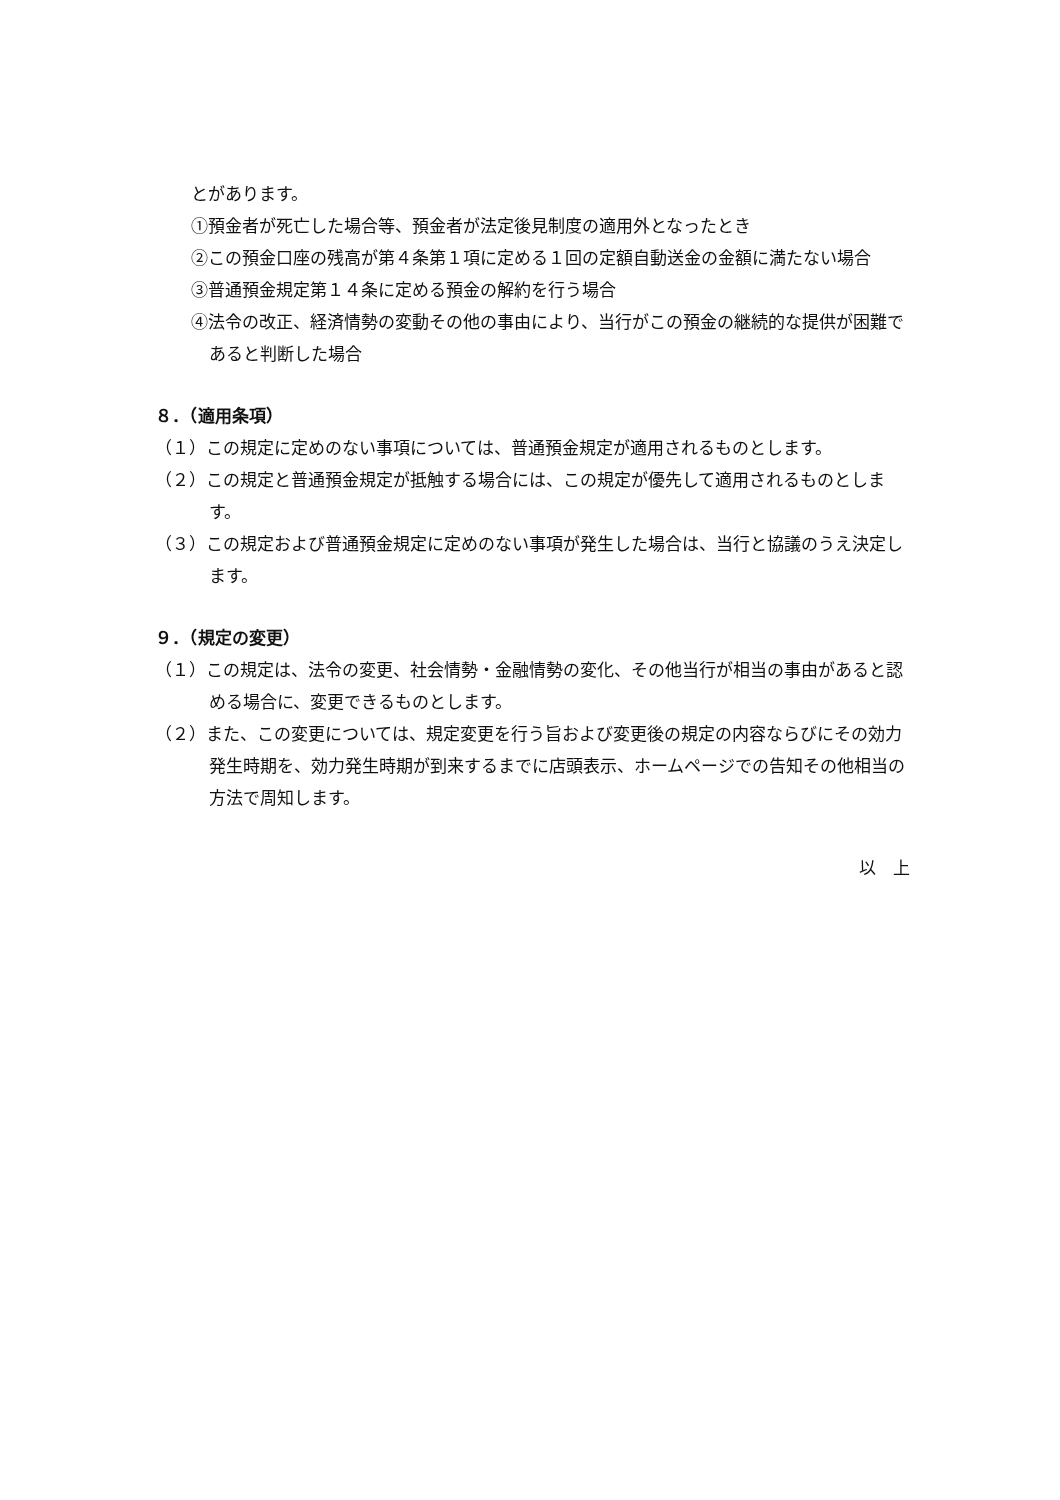とがあります。
①預金者が死亡した場合等、預金者が法定後見制度の適用外となったとき
②この預金口座の残高が第４条第１項に定める１回の定額自動送金の金額に満たない場合
③普通預金規定第１４条に定める預金の解約を行う場合
④法令の改正、経済情勢の変動その他の事由により、当行がこの預金の継続的な提供が困難であると判断した場合
８．（適用条項）
（１）この規定に定めのない事項については、普通預金規定が適用されるものとします。
（２）この規定と普通預金規定が抵触する場合には、この規定が優先して適用されるものとします。
（３）この規定および普通預金規定に定めのない事項が発生した場合は、当行と協議のうえ決定します。
９．（規定の変更）
（１）この規定は、法令の変更、社会情勢・金融情勢の変化、その他当行が相当の事由があると認める場合に、変更できるものとします。
（２）また、この変更については、規定変更を行う旨および変更後の規定の内容ならびにその効力発生時期を、効力発生時期が到来するまでに店頭表示、ホームページでの告知その他相当の方法で周知します。
以　上